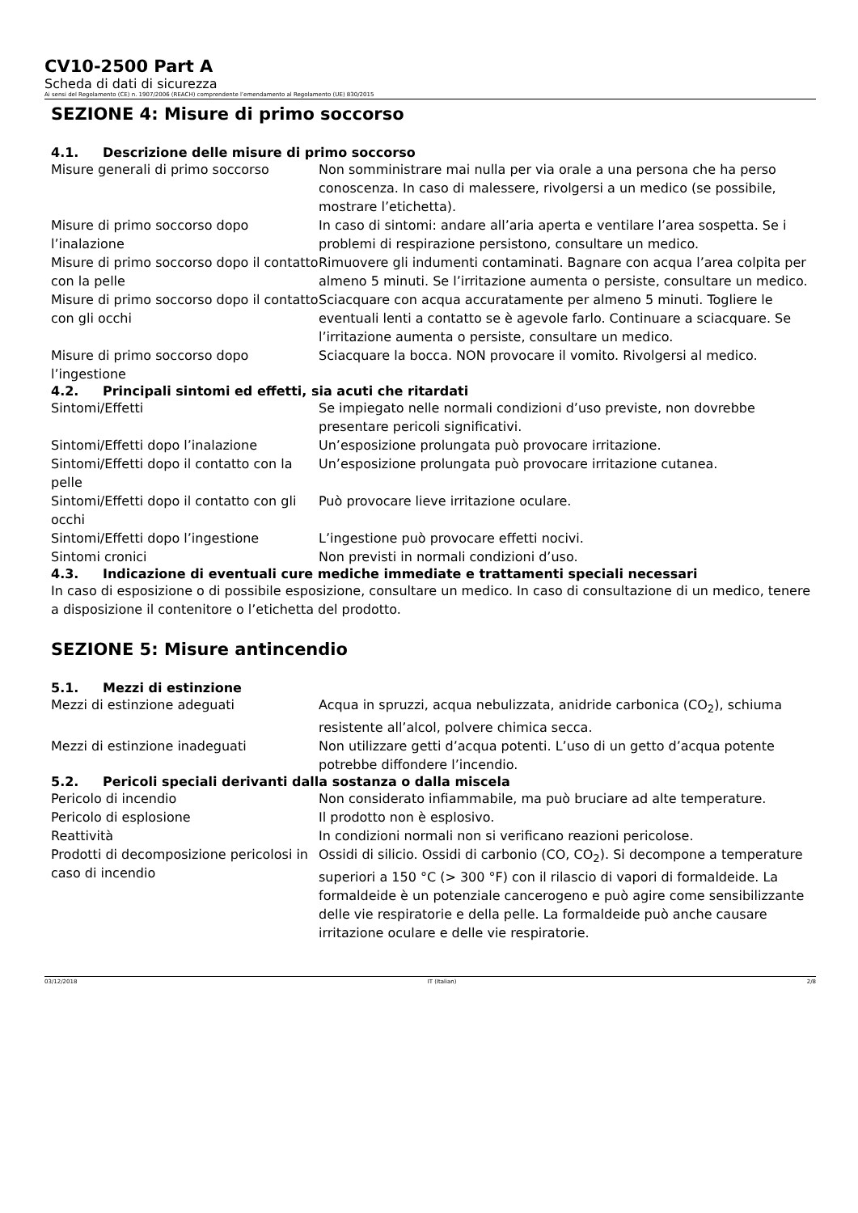CV10-2500 Part A
Scheda di dati di sicurezza
Ai sensi del Regolamento (CE) n. 1907/2006 (REACH) comprendente l’emendamento al Regolamento (UE) 830/2015
SEZIONE 4: Misure di primo soccorso
4.1. Descrizione delle misure di primo soccorso
| Misure generali di primo soccorso | Non somministrare mai nulla per via orale a una persona che ha perso conoscenza. In caso di malessere, rivolgersi a un medico (se possibile, mostrare l’etichetta). |
| Misure di primo soccorso dopo l’inalazione | In caso di sintomi: andare all’aria aperta e ventilare l’area sospetta. Se i problemi di respirazione persistono, consultare un medico. |
| Misure di primo soccorso dopo il contatto con la pelle | Rimuovere gli indumenti contaminati. Bagnare con acqua l’area colpita per almeno 5 minuti. Se l’irritazione aumenta o persiste, consultare un medico. |
| Misure di primo soccorso dopo il contatto con gli occhi | Sciacquare con acqua accuratamente per almeno 5 minuti. Togliere le eventuali lenti a contatto se è agevole farlo. Continuare a sciacquare. Se l’irritazione aumenta o persiste, consultare un medico. |
| Misure di primo soccorso dopo l’ingestione | Sciacquare la bocca. NON provocare il vomito. Rivolgersi al medico. |
4.2. Principali sintomi ed effetti, sia acuti che ritardati
| Sintomi/Effetti | Se impiegato nelle normali condizioni d’uso previste, non dovrebbe presentare pericoli significativi. |
| Sintomi/Effetti dopo l’inalazione | Un’esposizione prolungata può provocare irritazione. |
| Sintomi/Effetti dopo il contatto con la pelle | Un’esposizione prolungata può provocare irritazione cutanea. |
| Sintomi/Effetti dopo il contatto con gli occhi | Può provocare lieve irritazione oculare. |
| Sintomi/Effetti dopo l’ingestione | L’ingestione può provocare effetti nocivi. |
| Sintomi cronici | Non previsti in normali condizioni d’uso. |
4.3. Indicazione di eventuali cure mediche immediate e trattamenti speciali necessari
In caso di esposizione o di possibile esposizione, consultare un medico. In caso di consultazione di un medico, tenere a disposizione il contenitore o l’etichetta del prodotto.
SEZIONE 5: Misure antincendio
5.1. Mezzi di estinzione
| Mezzi di estinzione adeguati | Acqua in spruzzi, acqua nebulizzata, anidride carbonica (CO<sub>2</sub>), schiuma resistente all’alcol, polvere chimica secca. |
| Mezzi di estinzione inadeguati | Non utilizzare getti d’acqua potenti. L’uso di un getto d’acqua potente potrebbe diffondere l’incendio. |
5.2. Pericoli speciali derivanti dalla sostanza o dalla miscela
| Pericolo di incendio | Non considerato infiammabile, ma può bruciare ad alte temperature. |
| Pericolo di esplosione | Il prodotto non è esplosivo. |
| Reattività | In condizioni normali non si verificano reazioni pericolose. |
| Prodotti di decomposizione pericolosi in caso di incendio | Ossidi di silicio. Ossidi di carbonio (CO, CO<sub>2</sub>). Si decompone a temperature superiori a 150 °C (> 300 °F) con il rilascio di vapori di formaldeide. La formaldeide è un potenziale cancerogeno e può agire come sensibilizzante delle vie respiratorie e della pelle. La formaldeide può anche causare irritazione oculare e delle vie respiratorie. |
03/12/2018 IT (Italian) 2/8